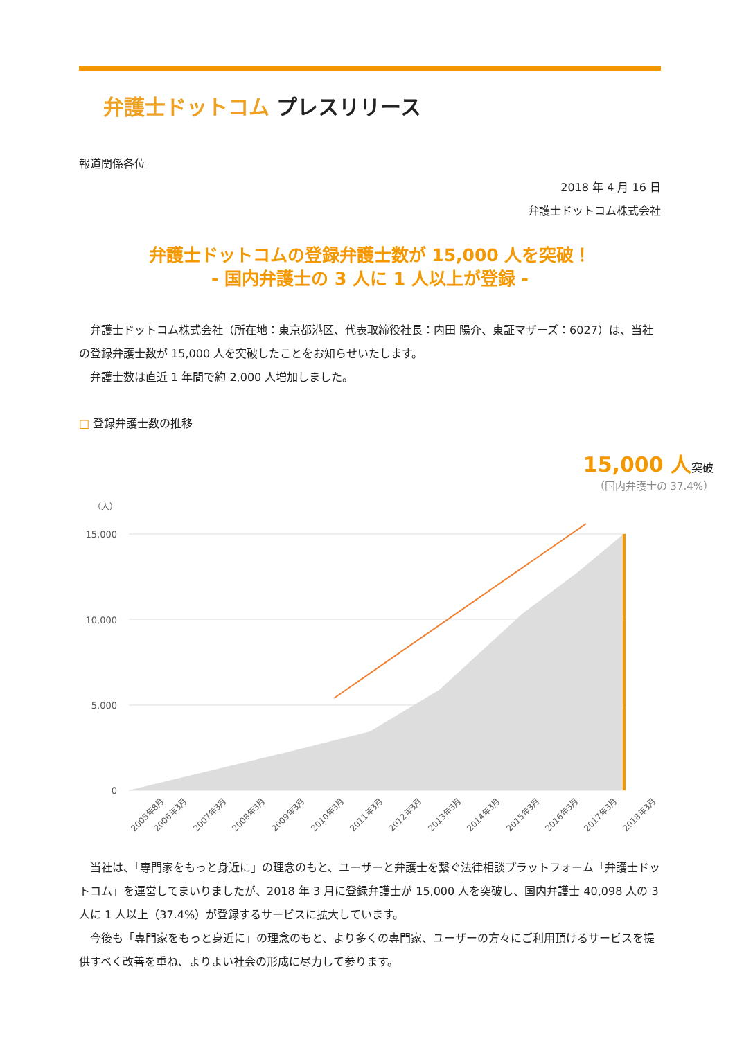弁護士ドットコム プレスリリース
報道関係各位
2018 年 4 月 16 日
弁護士ドットコム株式会社
弁護士ドットコムの登録弁護士数が 15,000 人を突破！
- 国内弁護士の 3 人に 1 人以上が登録 -
弁護士ドットコム株式会社（所在地：東京都港区、代表取締役社長：内田 陽介、東証マザーズ：6027）は、当社の登録弁護士数が 15,000 人を突破したことをお知らせいたします。
弁護士数は直近 1 年間で約 2,000 人増加しました。
□ 登録弁護士数の推移
15,000 人突破
（国内弁護士の 37.4%）
（人）
15,000
10,000
5,000
0
2005年8月
2006年3月
2007年3月
2008年3月
2009年3月
2010年3月
2011年3月
2012年3月
2013年3月
2014年3月
2015年3月
2016年3月
2017年3月
2018年3月
当社は、「専門家をもっと身近に」の理念のもと、ユーザーと弁護士を繋ぐ法律相談プラットフォーム「弁護士ドットコム」を運営してまいりましたが、2018 年 3 月に登録弁護士が 15,000 人を突破し、国内弁護士 40,098 人の 3 人に 1 人以上（37.4%）が登録するサービスに拡大しています。
今後も「専門家をもっと身近に」の理念のもと、より多くの専門家、ユーザーの方々にご利用頂けるサービスを提供すべく改善を重ね、よりよい社会の形成に尽力して参ります。